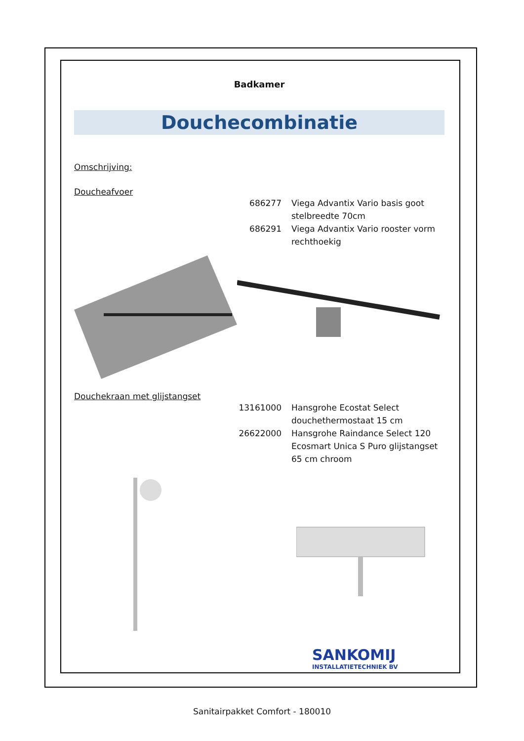Badkamer
Douchecombinatie
Omschrijving:
Doucheafvoer
686277 Viega Advantix Vario basis goot stelbreedte 70cm
686291 Viega Advantix Vario rooster vorm rechthoekig
Douchekraan met glijstangset
13161000 Hansgrohe Ecostat Select douchethermostaat 15 cm
26622000 Hansgrohe Raindance Select 120 Ecosmart Unica S Puro glijstangset 65 cm chroom
SANKOMIJ
INSTALLATIETECHNIEK BV
Sanitairpakket Comfort - 180010